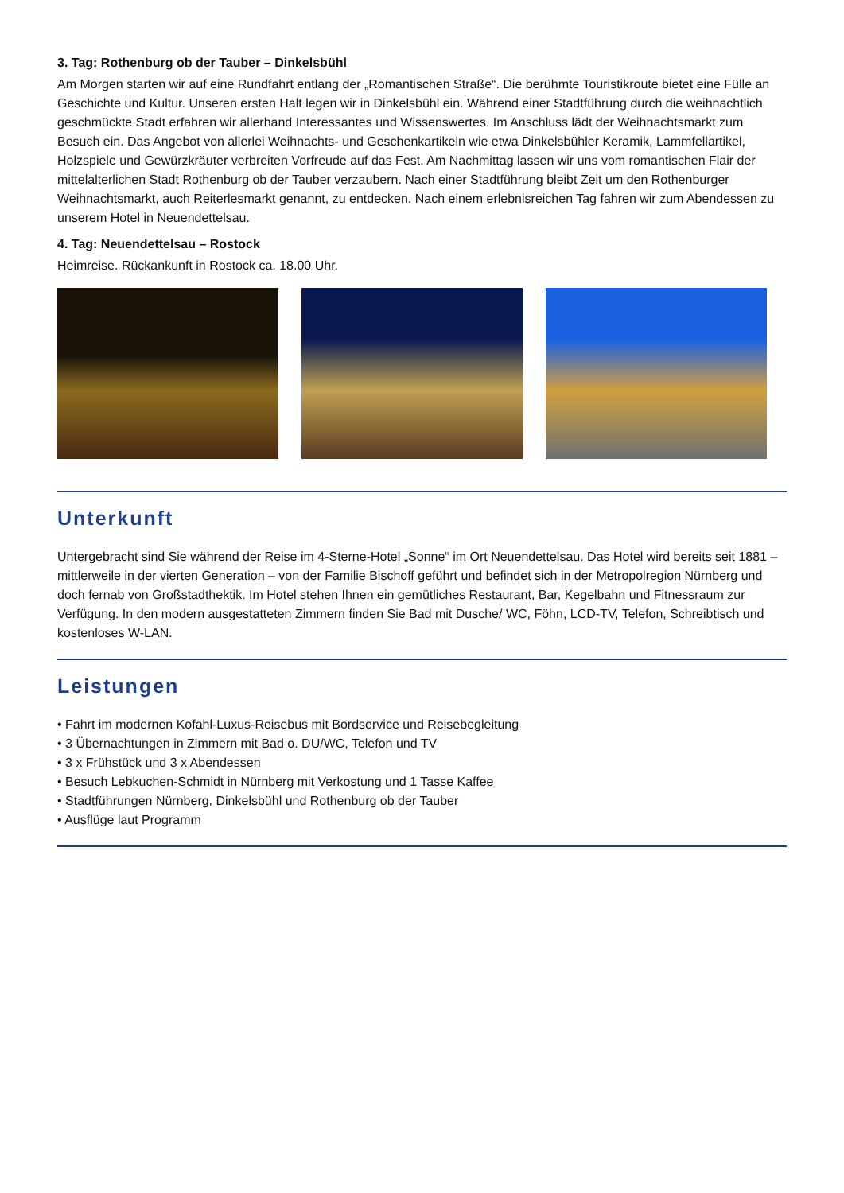3. Tag: Rothenburg ob der Tauber – Dinkelsbühl
Am Morgen starten wir auf eine Rundfahrt entlang der „Romantischen Straße“. Die berühmte Touristikroute bietet eine Fülle an Geschichte und Kultur. Unseren ersten Halt legen wir in Dinkelsbühl ein. Während einer Stadtführung durch die weihnachtlich geschmückte Stadt erfahren wir allerhand Interessantes und Wissenswertes. Im Anschluss lädt der Weihnachtsmarkt zum Besuch ein. Das Angebot von allerlei Weihnachts- und Geschenkartikeln wie etwa Dinkelsbühler Keramik, Lammfellartikel, Holzspiele und Gewürzkräuter verbreiten Vorfreude auf das Fest. Am Nachmittag lassen wir uns vom romantischen Flair der mittelalterlichen Stadt Rothenburg ob der Tauber verzaubern. Nach einer Stadtführung bleibt Zeit um den Rothenburger Weihnachtsmarkt, auch Reiterlesmarkt genannt, zu entdecken. Nach einem erlebnisreichen Tag fahren wir zum Abendessen zu unserem Hotel in Neuendettelsau.
4. Tag: Neuendettelsau – Rostock
Heimreise. Rückankunft in Rostock ca. 18.00 Uhr.
Unterkunft
Untergebracht sind Sie während der Reise im 4-Sterne-Hotel „Sonne“ im Ort Neuendettelsau. Das Hotel wird bereits seit 1881 – mittlerweile in der vierten Generation – von der Familie Bischoff geführt und befindet sich in der Metropolregion Nürnberg und doch fernab von Großstadthektik. Im Hotel stehen Ihnen ein gemütliches Restaurant, Bar, Kegelbahn und Fitnessraum zur Verfügung. In den modern ausgestatteten Zimmern finden Sie Bad mit Dusche/ WC, Föhn, LCD-TV, Telefon, Schreibtisch und kostenloses W-LAN.
Leistungen
• Fahrt im modernen Kofahl-Luxus-Reisebus mit Bordservice und Reisebegleitung
• 3 Übernachtungen in Zimmern mit Bad o. DU/WC, Telefon und TV
• 3 x Frühstück und 3 x Abendessen
• Besuch Lebkuchen-Schmidt in Nürnberg mit Verkostung und 1 Tasse Kaffee
• Stadtführungen Nürnberg, Dinkelsbühl und Rothenburg ob der Tauber
• Ausflüge laut Programm